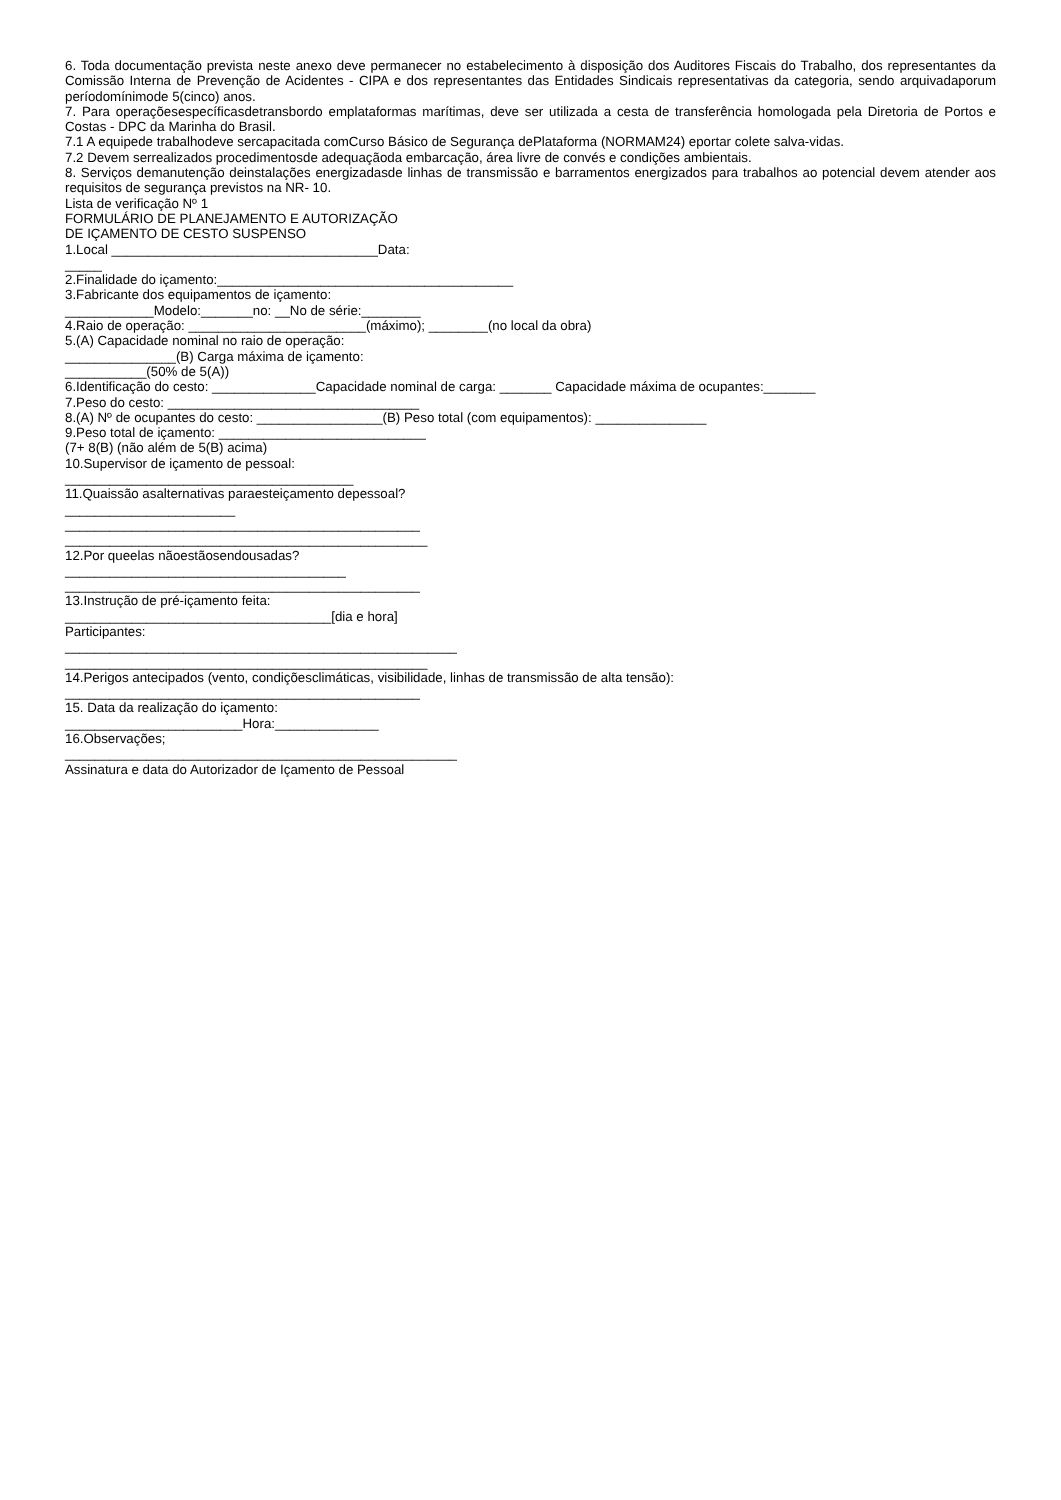6. Toda documentação prevista neste anexo deve permanecer no estabelecimento à disposição dos Auditores Fiscais do Trabalho, dos representantes da Comissão Interna de Prevenção de Acidentes - CIPA e dos representantes das Entidades Sindicais representativas da categoria, sendo arquivadaporum períodomínimode 5(cinco) anos.
7. Para operaçõesespecíficasdetransbordo emplataformas marítimas, deve ser utilizada a cesta de transferência homologada pela Diretoria de Portos e Costas - DPC da Marinha do Brasil.
7.1 A equipede trabalhodeve sercapacitada comCurso Básico de Segurança dePlataforma (NORMAM24) eportar colete salva-vidas.
7.2 Devem serrealizados procedimentosde adequaçãoda embarcação, área livre de convés e condições ambientais.
8. Serviços demanutenção deinstalações energizadasde linhas de transmissão e barramentos energizados para trabalhos ao potencial devem atender aos requisitos de segurança previstos na NR- 10.
Lista de verificação Nº 1
FORMULÁRIO DE PLANEJAMENTO E AUTORIZAÇÃO
DE IÇAMENTO DE CESTO SUSPENSO
1.Local ____________________________________Data:
_____
2.Finalidade do içamento:________________________________________
3.Fabricante dos equipamentos de içamento:
____________Modelo:_______no: __No de série:________
4.Raio de operação: ________________________(máximo); ________(no local da obra)
5.(A) Capacidade nominal no raio de operação:
_______________(B) Carga máxima de içamento:
___________(50% de 5(A))
6.Identificação do cesto: ______________Capacidade nominal de carga: _______ Capacidade máxima de ocupantes:_______
7.Peso do cesto: __________________________________
8.(A) Nº de ocupantes do cesto: _________________(B) Peso total (com equipamentos): _______________
9.Peso total de içamento: ____________________________
(7+ 8(B) (não além de 5(B) acima)
10.Supervisor de içamento de pessoal:
_______________________________________
11.Quaissão asalternativas paraesteiçamento depessoal?
_______________________
________________________________________________
_________________________________________________
12.Por queelas nãoestãosendousadas?
______________________________________
________________________________________________
13.Instrução de pré-içamento feita:
____________________________________[dia e hora]
Participantes:
_____________________________________________________
_________________________________________________
14.Perigos antecipados (vento, condiçõesclimáticas, visibilidade, linhas de transmissão de alta tensão):
________________________________________________
15. Data da realização do içamento:
________________________Hora:______________
16.Observações;
_____________________________________________________
Assinatura e data do Autorizador de Içamento de Pessoal